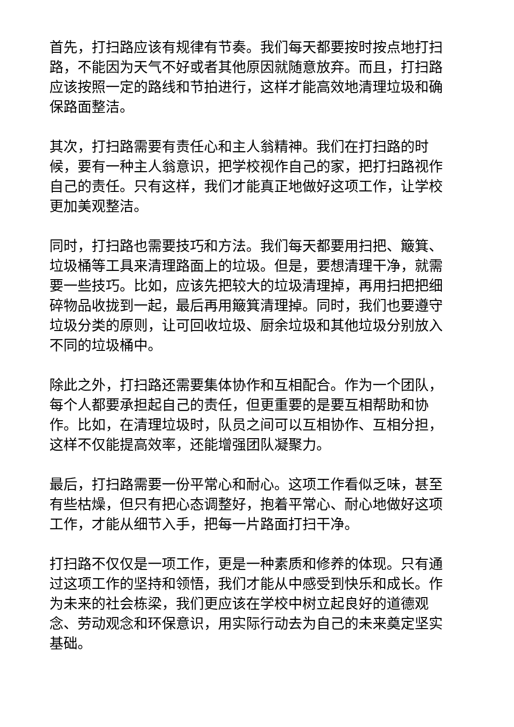首先，打扫路应该有规律有节奏。我们每天都要按时按点地打扫路，不能因为天气不好或者其他原因就随意放弃。而且，打扫路应该按照一定的路线和节拍进行，这样才能高效地清理垃圾和确保路面整洁。
其次，打扫路需要有责任心和主人翁精神。我们在打扫路的时候，要有一种主人翁意识，把学校视作自己的家，把打扫路视作自己的责任。只有这样，我们才能真正地做好这项工作，让学校更加美观整洁。
同时，打扫路也需要技巧和方法。我们每天都要用扫把、簸箕、垃圾桶等工具来清理路面上的垃圾。但是，要想清理干净，就需要一些技巧。比如，应该先把较大的垃圾清理掉，再用扫把把细碎物品收拢到一起，最后再用簸箕清理掉。同时，我们也要遵守垃圾分类的原则，让可回收垃圾、厨余垃圾和其他垃圾分别放入不同的垃圾桶中。
除此之外，打扫路还需要集体协作和互相配合。作为一个团队，每个人都要承担起自己的责任，但更重要的是要互相帮助和协作。比如，在清理垃圾时，队员之间可以互相协作、互相分担，这样不仅能提高效率，还能增强团队凝聚力。
最后，打扫路需要一份平常心和耐心。这项工作看似乏味，甚至有些枯燥，但只有把心态调整好，抱着平常心、耐心地做好这项工作，才能从细节入手，把每一片路面打扫干净。
打扫路不仅仅是一项工作，更是一种素质和修养的体现。只有通过这项工作的坚持和领悟，我们才能从中感受到快乐和成长。作为未来的社会栋梁，我们更应该在学校中树立起良好的道德观念、劳动观念和环保意识，用实际行动去为自己的未来奠定坚实基础。